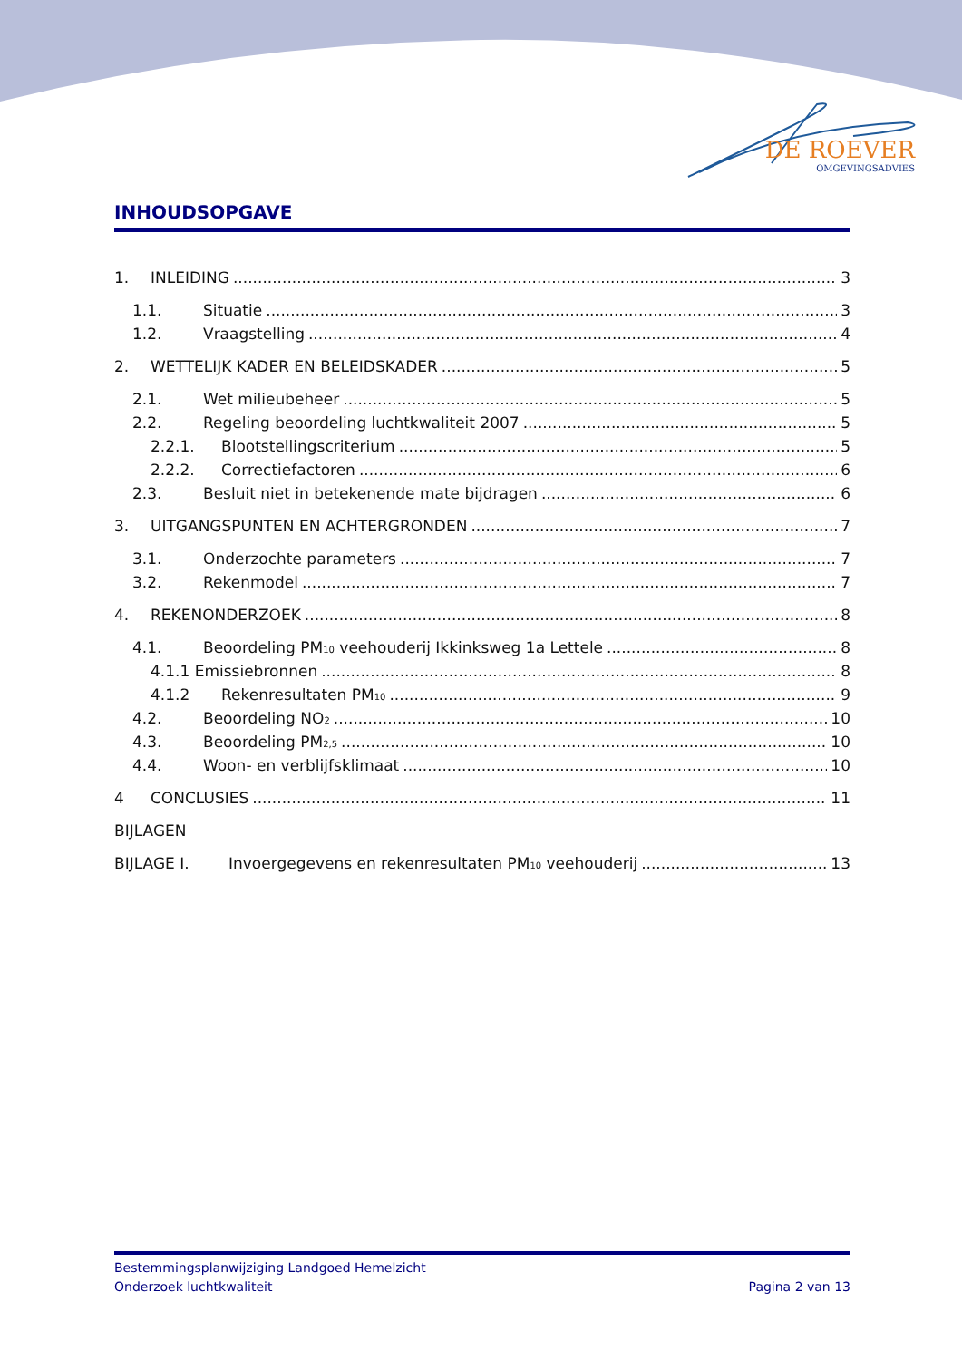DE ROEVER
OMGEVINGSADVIES
INHOUDSOPGAVE
1. INLEIDING 3
1.1. Situatie 3
1.2. Vraagstelling 4
2. WETTELIJK KADER EN BELEIDSKADER 5
2.1. Wet milieubeheer 5
2.2. Regeling beoordeling luchtkwaliteit 2007 5
2.2.1. Blootstellingscriterium 5
2.2.2. Correctiefactoren 6
2.3. Besluit niet in betekenende mate bijdragen 6
3. UITGANGSPUNTEN EN ACHTERGRONDEN 7
3.1. Onderzochte parameters 7
3.2. Rekenmodel 7
4. REKENONDERZOEK 8
4.1. Beoordeling PM<sub>10</sub> veehouderij Ikkinksweg 1a Lettele 8
4.1.1 Emissiebronnen 8
4.1.2 Rekenresultaten PM<sub>10</sub> 9
4.2. Beoordeling NO<sub>2</sub> 10
4.3. Beoordeling PM<sub>2,5</sub> 10
4.4. Woon- en verblijfsklimaat 10
4 CONCLUSIES 11
BIJLAGEN
BIJLAGE I. Invoergegevens en rekenresultaten PM<sub>10</sub> veehouderij 13
Bestemmingsplanwijziging Landgoed Hemelzicht
Onderzoek luchtkwaliteit Pagina 2 van 13